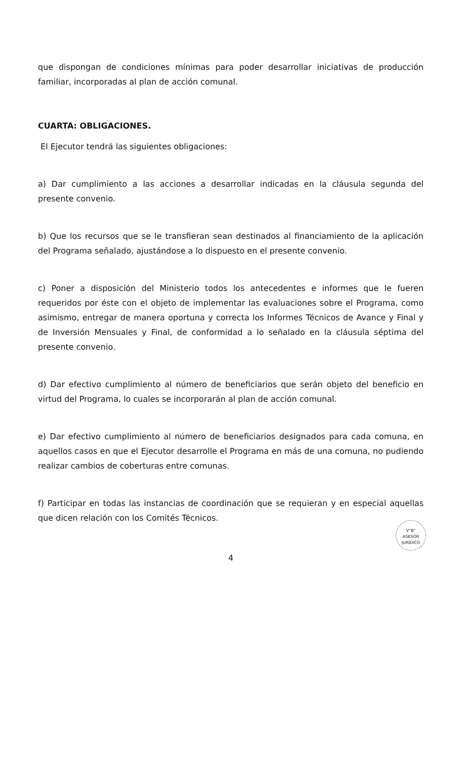que dispongan de condiciones mínimas para poder desarrollar iniciativas de producción familiar, incorporadas al plan de acción comunal.
CUARTA: OBLIGACIONES.
El Ejecutor tendrá las siguientes obligaciones:
a) Dar cumplimiento a las acciones a desarrollar indicadas en la cláusula segunda del presente convenio.
b) Que los recursos que se le transfieran sean destinados al financiamiento de la aplicación del Programa señalado, ajustándose a lo dispuesto en el presente convenio.
c) Poner a disposición del Ministerio todos los antecedentes e informes que le fueren requeridos por éste con el objeto de implementar las evaluaciones sobre el Programa, como asimismo, entregar de manera oportuna y correcta los Informes Técnicos de Avance y Final y de Inversión Mensuales y Final, de conformidad a lo señalado en la cláusula séptima del presente convenio.
d) Dar efectivo cumplimiento al número de beneficiarios que serán objeto del beneficio en virtud del Programa, lo cuales se incorporarán al plan de acción comunal.
e) Dar efectivo cumplimiento al número de beneficiarios designados para cada comuna, en aquellos casos en que el Ejecutor desarrolle el Programa en más de una comuna, no pudiendo realizar cambios de coberturas entre comunas.
f) Participar en todas las instancias de coordinación que se requieran y en especial aquellas que dicen relación con los Comités Técnicos.
4
V°B°
ASESOR
JURÍDICO